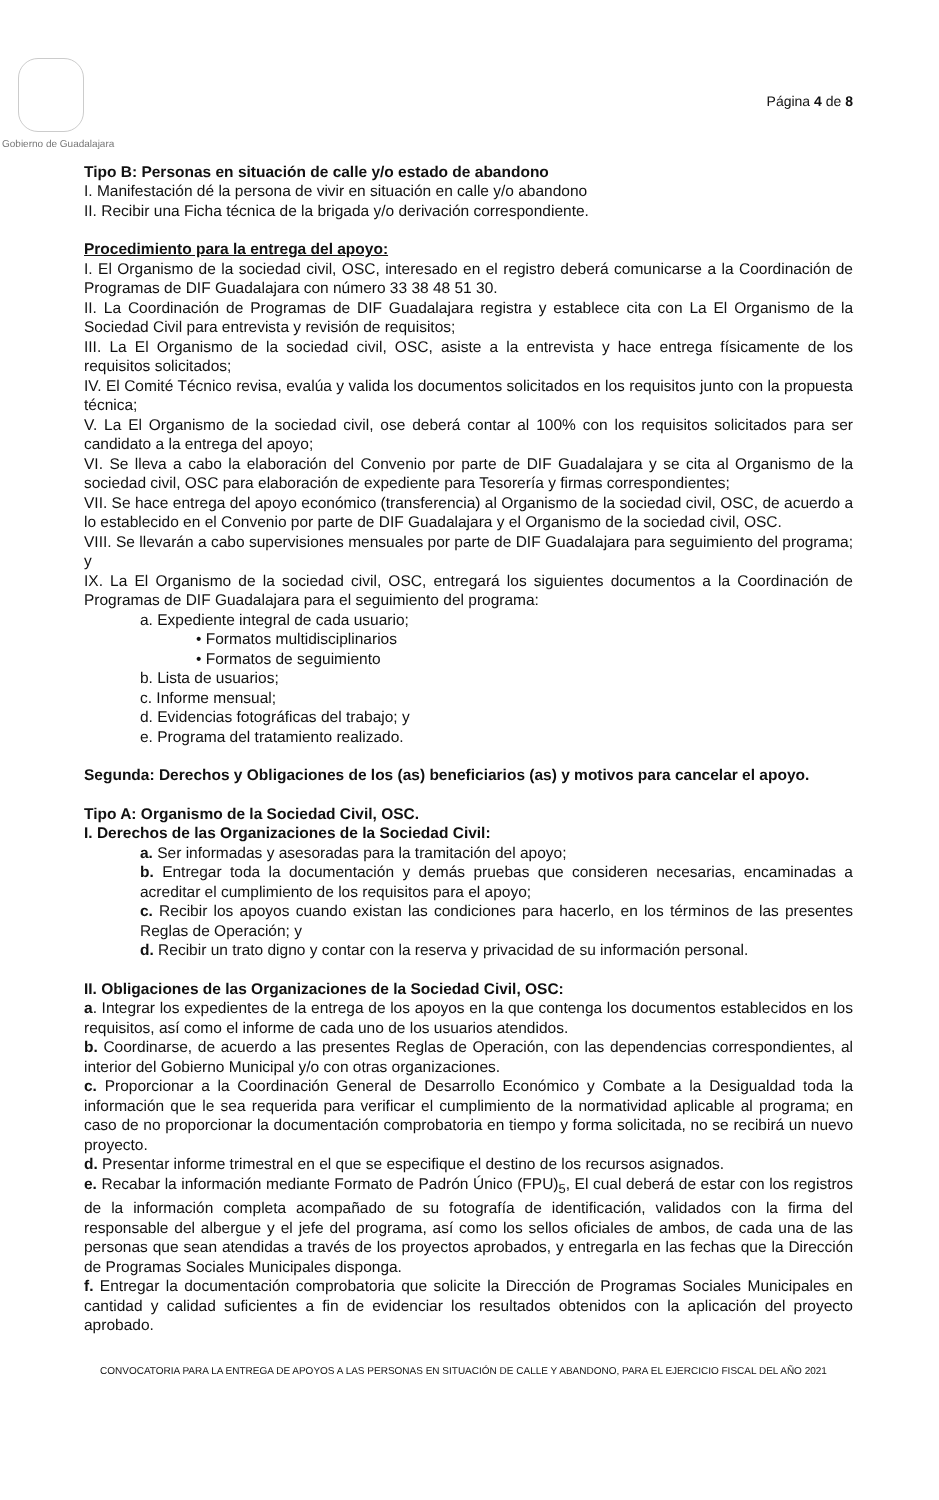Gobierno de Guadalajara
Página 4 de 8
Tipo B: Personas en situación de calle y/o estado de abandono
I. Manifestación dé la persona de vivir en situación en calle y/o abandono
II. Recibir una Ficha técnica de la brigada y/o derivación correspondiente.
Procedimiento para la entrega del apoyo:
I. El Organismo de la sociedad civil, OSC, interesado en el registro deberá comunicarse a la Coordinación de Programas de DIF Guadalajara con número 33 38 48 51 30.
II. La Coordinación de Programas de DIF Guadalajara registra y establece cita con La El Organismo de la Sociedad Civil para entrevista y revisión de requisitos;
III. La El Organismo de la sociedad civil, OSC, asiste a la entrevista y hace entrega físicamente de los requisitos solicitados;
IV. El Comité Técnico revisa, evalúa y valida los documentos solicitados en los requisitos junto con la propuesta técnica;
V. La El Organismo de la sociedad civil, ose deberá contar al 100% con los requisitos solicitados para ser candidato a la entrega del apoyo;
VI. Se lleva a cabo la elaboración del Convenio por parte de DIF Guadalajara y se cita al Organismo de la sociedad civil, OSC para elaboración de expediente para Tesorería y firmas correspondientes;
VII. Se hace entrega del apoyo económico (transferencia) al Organismo de la sociedad civil, OSC, de acuerdo a lo establecido en el Convenio por parte de DIF Guadalajara y el Organismo de la sociedad civil, OSC.
VIII. Se llevarán a cabo supervisiones mensuales por parte de DIF Guadalajara para seguimiento del programa; y
IX. La El Organismo de la sociedad civil, OSC, entregará los siguientes documentos a la Coordinación de Programas de DIF Guadalajara para el seguimiento del programa:
a. Expediente integral de cada usuario;
• Formatos multidisciplinarios
• Formatos de seguimiento
b. Lista de usuarios;
c. Informe mensual;
d. Evidencias fotográficas del trabajo; y
e. Programa del tratamiento realizado.
Segunda: Derechos y Obligaciones de los (as) beneficiarios (as) y motivos para cancelar el apoyo.
Tipo A: Organismo de la Sociedad Civil, OSC.
I. Derechos de las Organizaciones de la Sociedad Civil:
a. Ser informadas y asesoradas para la tramitación del apoyo;
b. Entregar toda la documentación y demás pruebas que consideren necesarias, encaminadas a acreditar el cumplimiento de los requisitos para el apoyo;
c. Recibir los apoyos cuando existan las condiciones para hacerlo, en los términos de las presentes Reglas de Operación; y
d. Recibir un trato digno y contar con la reserva y privacidad de su información personal.
II. Obligaciones de las Organizaciones de la Sociedad Civil, OSC:
a. Integrar los expedientes de la entrega de los apoyos en la que contenga los documentos establecidos en los requisitos, así como el informe de cada uno de los usuarios atendidos.
b. Coordinarse, de acuerdo a las presentes Reglas de Operación, con las dependencias correspondientes, al interior del Gobierno Municipal y/o con otras organizaciones.
c. Proporcionar a la Coordinación General de Desarrollo Económico y Combate a la Desigualdad toda la información que le sea requerida para verificar el cumplimiento de la normatividad aplicable al programa; en caso de no proporcionar la documentación comprobatoria en tiempo y forma solicitada, no se recibirá un nuevo proyecto.
d. Presentar informe trimestral en el que se especifique el destino de los recursos asignados.
e. Recabar la información mediante Formato de Padrón Único (FPU)<sub>5</sub>, El cual deberá de estar con los registros de la información completa acompañado de su fotografía de identificación, validados con la firma del responsable del albergue y el jefe del programa, así como los sellos oficiales de ambos, de cada una de las personas que sean atendidas a través de los proyectos aprobados, y entregarla en las fechas que la Dirección de Programas Sociales Municipales disponga.
f. Entregar la documentación comprobatoria que solicite la Dirección de Programas Sociales Municipales en cantidad y calidad suficientes a fin de evidenciar los resultados obtenidos con la aplicación del proyecto aprobado.
CONVOCATORIA PARA LA ENTREGA DE APOYOS A LAS PERSONAS EN SITUACIÓN DE CALLE Y ABANDONO, PARA EL EJERCICIO FISCAL DEL AÑO 2021